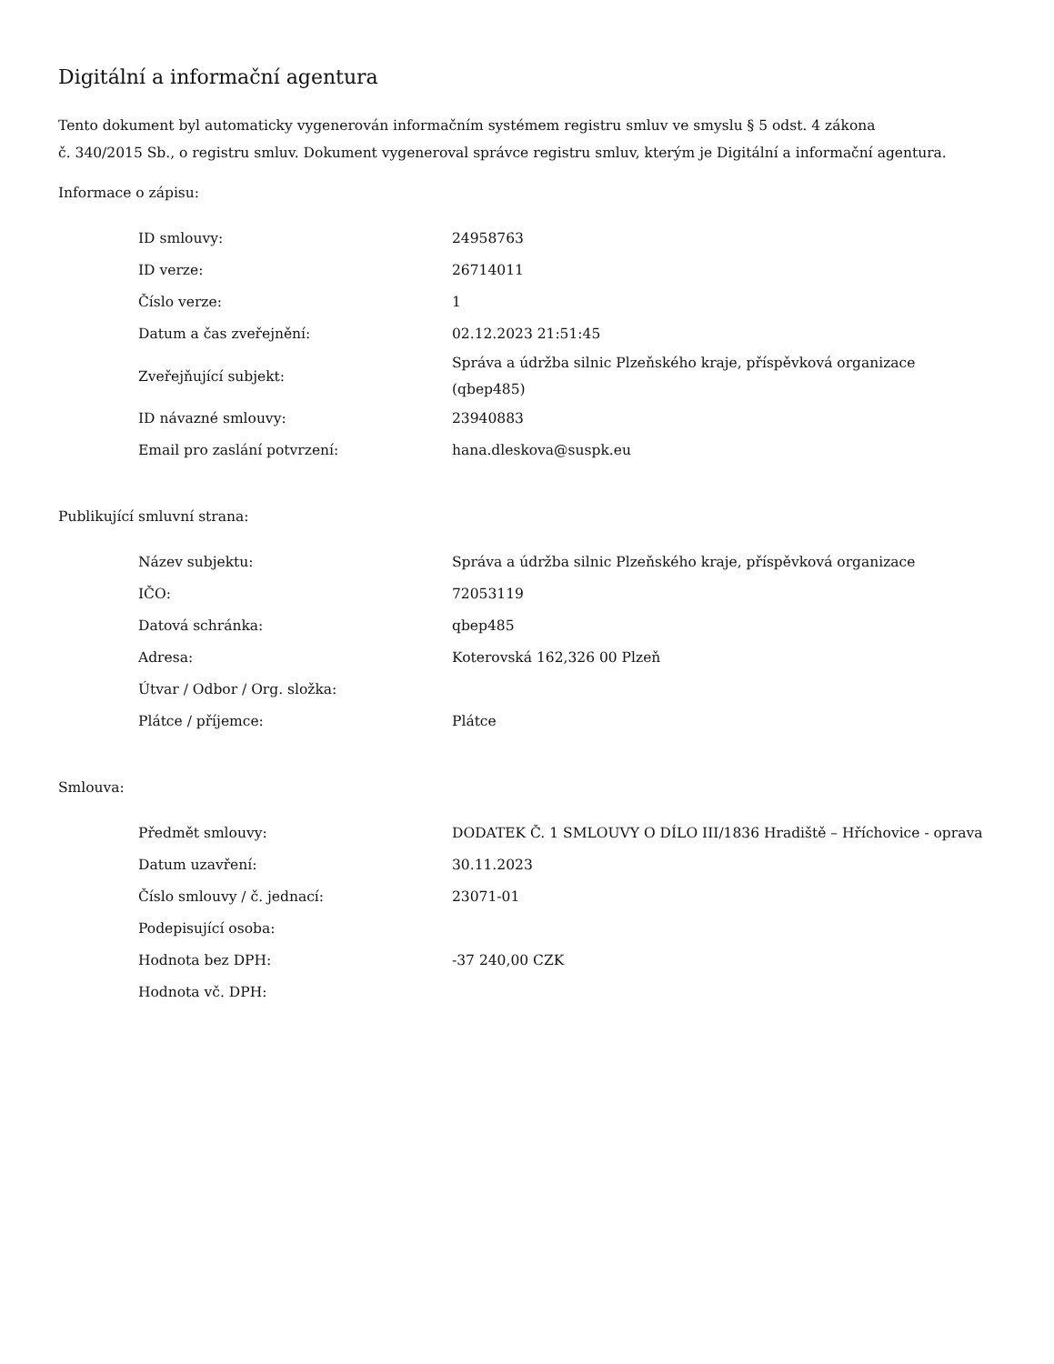Digitální a informační agentura
Tento dokument byl automaticky vygenerován informačním systémem registru smluv ve smyslu § 5 odst. 4 zákona
č. 340/2015 Sb., o registru smluv. Dokument vygeneroval správce registru smluv, kterým je Digitální a informační agentura.
Informace o zápisu:
| ID smlouvy: | 24958763 |
| ID verze: | 26714011 |
| Číslo verze: | 1 |
| Datum a čas zveřejnění: | 02.12.2023 21:51:45 |
| Zveřejňující subjekt: | Správa a údržba silnic Plzeňského kraje, příspěvková organizace (qbep485) |
| ID návazné smlouvy: | 23940883 |
| Email pro zaslání potvrzení: | hana.dleskova@suspk.eu |
Publikující smluvní strana:
| Název subjektu: | Správa a údržba silnic Plzeňského kraje, příspěvková organizace |
| IČO: | 72053119 |
| Datová schránka: | qbep485 |
| Adresa: | Koterovská 162,326 00 Plzeň |
| Útvar / Odbor / Org. složka: | |
| Plátce / příjemce: | Plátce |
Smlouva:
| Předmět smlouvy: | DODATEK Č. 1 SMLOUVY O DÍLO III/1836 Hradiště – Hříchovice - oprava |
| Datum uzavření: | 30.11.2023 |
| Číslo smlouvy / č. jednací: | 23071-01 |
| Podepisující osoba: | |
| Hodnota bez DPH: | -37 240,00 CZK |
| Hodnota vč. DPH: | |